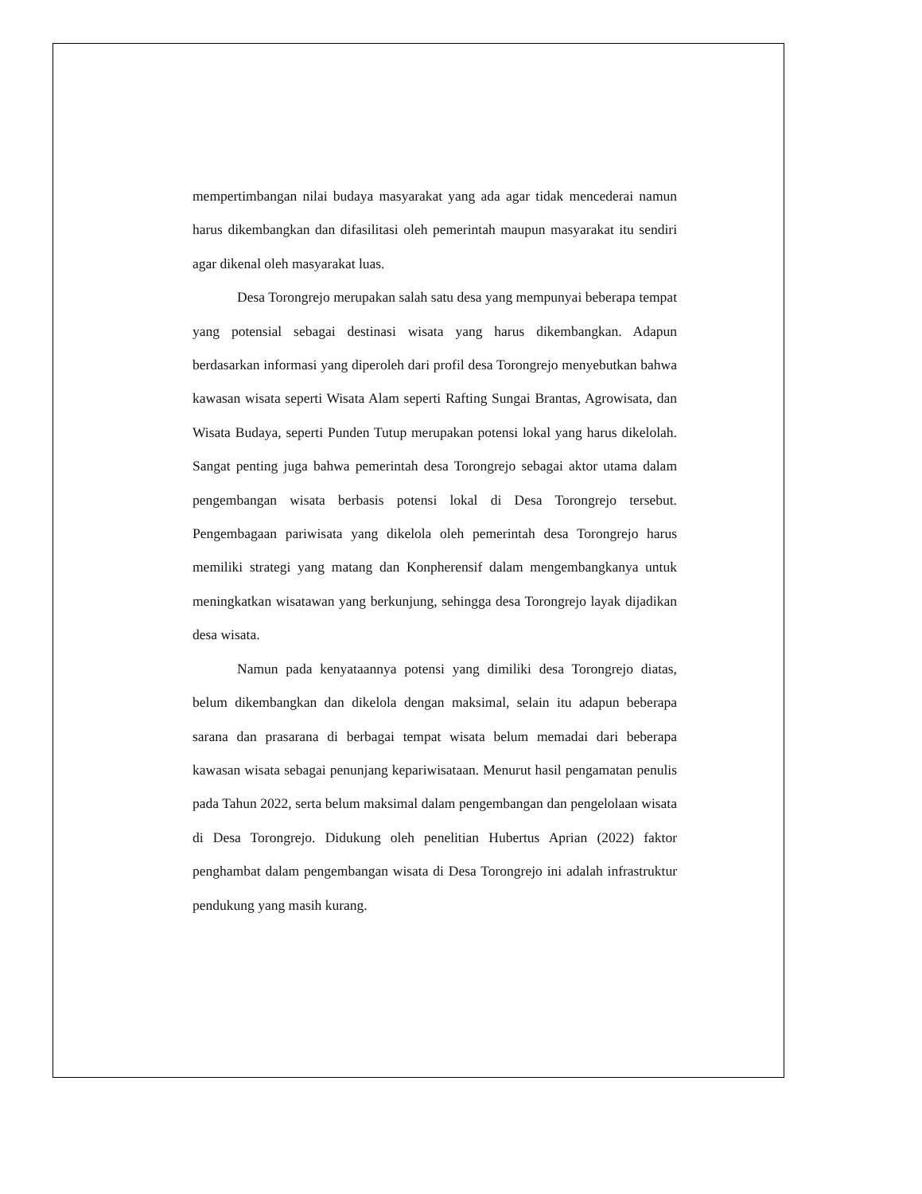mempertimbangan nilai budaya masyarakat yang ada agar tidak mencederai namun harus dikembangkan dan difasilitasi oleh pemerintah maupun masyarakat itu sendiri agar dikenal oleh masyarakat luas.
Desa Torongrejo merupakan salah satu desa yang mempunyai beberapa tempat yang potensial sebagai destinasi wisata yang harus dikembangkan. Adapun berdasarkan informasi yang diperoleh dari profil desa Torongrejo menyebutkan bahwa kawasan wisata seperti Wisata Alam seperti Rafting Sungai Brantas, Agrowisata, dan Wisata Budaya, seperti Punden Tutup merupakan potensi lokal yang harus dikelolah. Sangat penting juga bahwa pemerintah desa Torongrejo sebagai aktor utama dalam pengembangan wisata berbasis potensi lokal di Desa Torongrejo tersebut. Pengembagaan pariwisata yang dikelola oleh pemerintah desa Torongrejo harus memiliki strategi yang matang dan Konpherensif dalam mengembangkanya untuk meningkatkan wisatawan yang berkunjung, sehingga desa Torongrejo layak dijadikan desa wisata.
Namun pada kenyataannya potensi yang dimiliki desa Torongrejo diatas, belum dikembangkan dan dikelola dengan maksimal, selain itu adapun beberapa sarana dan prasarana di berbagai tempat wisata belum memadai dari beberapa kawasan wisata sebagai penunjang kepariwisataan. Menurut hasil pengamatan penulis pada Tahun 2022, serta belum maksimal dalam pengembangan dan pengelolaan wisata di Desa Torongrejo. Didukung oleh penelitian Hubertus Aprian (2022) faktor penghambat dalam pengembangan wisata di Desa Torongrejo ini adalah infrastruktur pendukung yang masih kurang.